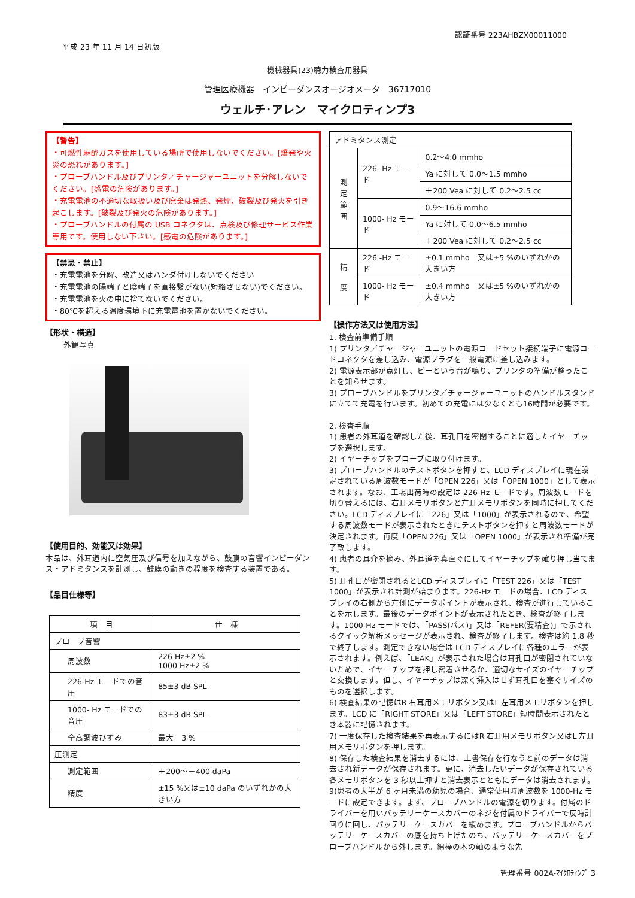平成 23 年 11 月 14 日初版
認証番号 223AHBZX00011000
機械器具(23)聴力検査用器具
管理医療機器　インピーダンスオージオメータ　36717010
ウェルチ･アレン　マイクロティンプ3
【警告】
・可燃性麻酔ガスを使用している場所で使用しないでください。[爆発や火災の恐れがあります。]
・プローブハンドル及びプリンタ／チャージャーユニットを分解しないでください。[感電の危険があります。]
・充電電池の不適切な取扱い及び廃棄は発熱、発煙、破裂及び発火を引き起こします。[破裂及び発火の危険があります。]
・プローブハンドルの付属の USB コネクタは、点検及び修理サービス作業専用です。使用しない下さい。[感電の危険があります。]
【禁忌・禁止】
・充電電池を分解、改造又はハンダ付けしないでください
・充電電池の陽端子と陰端子を直接繋がない(短絡させない)でください。
・充電電池を火の中に捨てないでください。
・80℃を超える温度環境下に充電電池を置かないでください。
【形状・構造】
外観写真
【使用目的、効能又は効果】
本品は、外耳道内に空気圧及び信号を加えながら、鼓膜の音響インピーダンス・アドミタンスを計測し、鼓膜の動きの程度を検査する装置である。
【品目仕様等】
| 項 目 | 仕 様 |
| --- | --- |
| プローブ音響 | |
| 周波数 | 226 Hz±2 % 1000 Hz±2 % |
| 226-Hz モードでの音圧 | 85±3 dB SPL |
| 1000- Hz モードでの音圧 | 83±3 dB SPL |
| 全高調波ひずみ | 最大 3 % |
| 圧測定 | |
| 測定範囲 | ＋200～－400 daPa |
| 精度 | ±15 %又は±10 daPa のいずれかの大きい方 |
| アドミタンス測定 | | |
| 測 定 範 囲 | 226- Hz モード | 0.2～4.0 mmho |
| | | Ya に対して 0.0～1.5 mmho |
| | | ＋200 Vea に対して 0.2～2.5 cc |
| | 1000- Hz モード | 0.9～16.6 mmho |
| | | Ya に対して 0.0～6.5 mmho |
| | | ＋200 Vea に対して 0.2～2.5 cc |
| 精 度 | 226 -Hz モード | ±0.1 mmho 又は±5 %のいずれかの大きい方 |
| | 1000- Hz モード | ±0.4 mmho 又は±5 %のいずれかの大きい方 |
【操作方法又は使用方法】
1. 検査前準備手順
1) プリンタ／チャージャーユニットの電源コードセット接続端子に電源コードコネクタを差し込み、電源プラグを一般電源に差し込みます。
2) 電源表示部が点灯し、ピーという音が鳴り、プリンタの準備が整ったことを知らせます。
3) プローブハンドルをプリンタ／チャージャーユニットのハンドルスタンドに立てて充電を行います。初めての充電には少なくとも16時間が必要です。
2. 検査手順
1) 患者の外耳道を確認した後、耳孔口を密閉することに適したイヤーチップを選択します。
2) イヤーチップをプローブに取り付けます。
3) プローブハンドルのテストボタンを押すと、LCD ディスプレイに現在設定されている周波数モードが「OPEN 226」又は「OPEN 1000」として表示されます。なお、工場出荷時の設定は 226-Hz モードです。周波数モードを切り替えるには、右耳メモリボタンと左耳メモリボタンを同時に押してください。LCD ディスプレイに「226」又は「1000」が表示されるので、希望する周波数モードが表示されたときにテストボタンを押すと周波数モードが決定されます。再度「OPEN 226」又は「OPEN 1000」が表示され準備が完了致します。
4) 患者の耳介を摘み、外耳道を真直ぐにしてイヤーチップを確り押し当てます。
5) 耳孔口が密閉されるとLCD ディスプレイに「TEST 226」又は「TEST 1000」が表示され計測が始まります。226-Hz モードの場合、LCD ディスプレイの右側から左側にデータポイントが表示され、検査が進行していることを示します。最後のデータポイントが表示されたとき、検査が終了します。1000-Hz モードでは、「PASS(パス)」又は「REFER(要精査)」で示されるクイック解析メッセージが表示され、検査が終了します。検査は約 1.8 秒で終了します。測定できない場合は LCD ディスプレイに各種のエラーが表示されます。例えば、「LEAK」が表示された場合は耳孔口が密閉されていないためで、イヤーチップを押し密着させるか、適切なサイズのイヤーチップと交換します。但し、イヤーチップは深く挿入はせず耳孔口を塞ぐサイズのものを選択します。
6) 検査結果の記憶はR 右耳用メモリボタン又はL 左耳用メモリボタンを押します。LCD に「RIGHT STORE」又は「LEFT STORE」短時間表示されたとき本器に記憶されます。
7) 一度保存した検査結果を再表示するにはR 右耳用メモリボタン又はL 左耳用メモリボタンを押します。
8) 保存した検査結果を消去するには、上書保存を行なうと前のデータは消去され新データが保存されます。更に、消去したいデータが保存されている各メモリボタンを 3 秒以上押すと消去表示とともにデータは消去されます。
9)患者の大半が 6 ヶ月未満の幼児の場合、通常使用時周波数を 1000-Hz モードに設定できます。まず、プローブハンドルの電源を切ります。付属のドライバーを用いバッテリーケースカバーのネジを付属のドライバーで反時計回りに回し、バッテリーケースカバーを緩めます。プローブハンドルからバッテリーケースカバーの底を持ち上げたのち、バッテリーケースカバーをプローブハンドルから外します。綿棒の木の軸のような先
管理番号 002A-ﾏｲｸﾛﾃｨﾝﾌﾟ 3